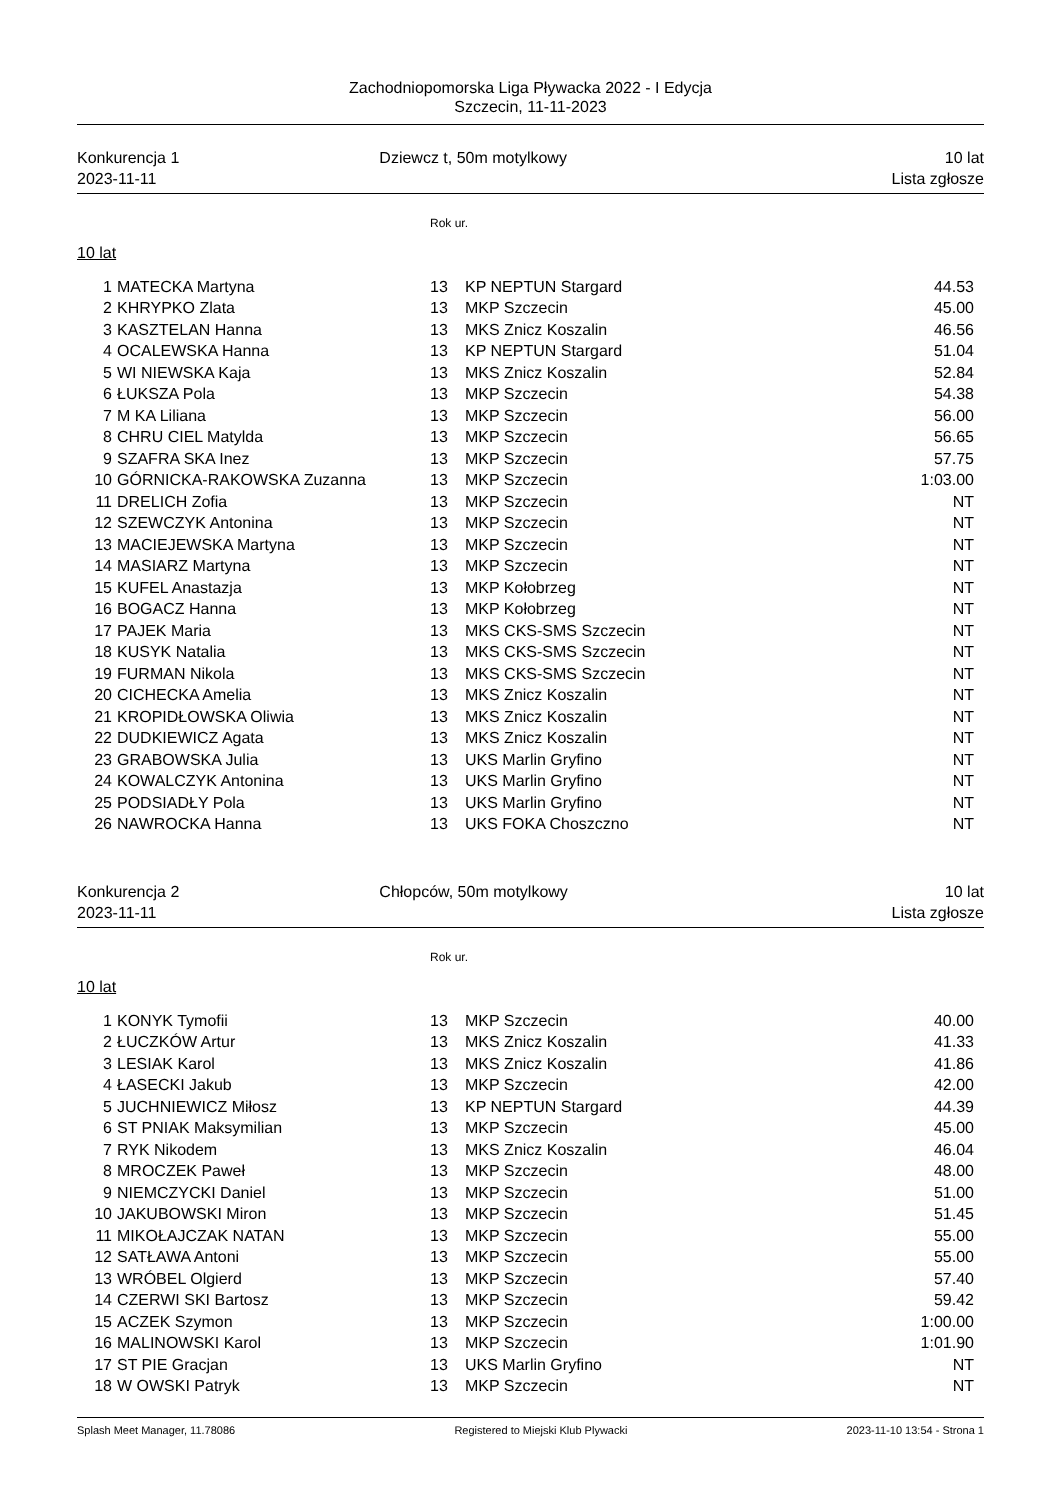Zachodniopomorska Liga Pływacka 2022 - I Edycja
Szczecin, 11-11-2023
Konkurencja 1
2023-11-11
Dziewcz t, 50m motylkowy
10 lat
Lista zgłosze
Rok ur.
10 lat
| 1 | MATECKA Martyna | 13 | KP NEPTUN Stargard | 44.53 |
| 2 | KHRYPKO Zlata | 13 | MKP Szczecin | 45.00 |
| 3 | KASZTELAN Hanna | 13 | MKS Znicz Koszalin | 46.56 |
| 4 | OCALEWSKA Hanna | 13 | KP NEPTUN Stargard | 51.04 |
| 5 | WI NIEWSKA Kaja | 13 | MKS Znicz Koszalin | 52.84 |
| 6 | ŁUKSZA Pola | 13 | MKP Szczecin | 54.38 |
| 7 | M KA Liliana | 13 | MKP Szczecin | 56.00 |
| 8 | CHRU CIEL Matylda | 13 | MKP Szczecin | 56.65 |
| 9 | SZAFRA SKA Inez | 13 | MKP Szczecin | 57.75 |
| 10 | GÓRNICKA-RAKOWSKA Zuzanna | 13 | MKP Szczecin | 1:03.00 |
| 11 | DRELICH Zofia | 13 | MKP Szczecin | NT |
| 12 | SZEWCZYK Antonina | 13 | MKP Szczecin | NT |
| 13 | MACIEJEWSKA Martyna | 13 | MKP Szczecin | NT |
| 14 | MASIARZ Martyna | 13 | MKP Szczecin | NT |
| 15 | KUFEL Anastazja | 13 | MKP Kołobrzeg | NT |
| 16 | BOGACZ Hanna | 13 | MKP Kołobrzeg | NT |
| 17 | PAJEK Maria | 13 | MKS CKS-SMS Szczecin | NT |
| 18 | KUSYK Natalia | 13 | MKS CKS-SMS Szczecin | NT |
| 19 | FURMAN Nikola | 13 | MKS CKS-SMS Szczecin | NT |
| 20 | CICHECKA Amelia | 13 | MKS Znicz Koszalin | NT |
| 21 | KROPIDŁOWSKA Oliwia | 13 | MKS Znicz Koszalin | NT |
| 22 | DUDKIEWICZ Agata | 13 | MKS Znicz Koszalin | NT |
| 23 | GRABOWSKA Julia | 13 | UKS Marlin Gryfino | NT |
| 24 | KOWALCZYK Antonina | 13 | UKS Marlin Gryfino | NT |
| 25 | PODSIADŁY Pola | 13 | UKS Marlin Gryfino | NT |
| 26 | NAWROCKA Hanna | 13 | UKS FOKA Choszczno | NT |
Konkurencja 2
2023-11-11
Chłopców, 50m motylkowy
10 lat
Lista zgłosze
Rok ur.
10 lat
| 1 | KONYK Tymofii | 13 | MKP Szczecin | 40.00 |
| 2 | ŁUCZKÓW Artur | 13 | MKS Znicz Koszalin | 41.33 |
| 3 | LESIAK Karol | 13 | MKS Znicz Koszalin | 41.86 |
| 4 | ŁASECKI Jakub | 13 | MKP Szczecin | 42.00 |
| 5 | JUCHNIEWICZ Miłosz | 13 | KP NEPTUN Stargard | 44.39 |
| 6 | ST PNIAK Maksymilian | 13 | MKP Szczecin | 45.00 |
| 7 | RYK Nikodem | 13 | MKS Znicz Koszalin | 46.04 |
| 8 | MROCZEK Paweł | 13 | MKP Szczecin | 48.00 |
| 9 | NIEMCZYCKI Daniel | 13 | MKP Szczecin | 51.00 |
| 10 | JAKUBOWSKI Miron | 13 | MKP Szczecin | 51.45 |
| 11 | MIKOŁAJCZAK NATAN | 13 | MKP Szczecin | 55.00 |
| 12 | SATŁAWA Antoni | 13 | MKP Szczecin | 55.00 |
| 13 | WRÓBEL Olgierd | 13 | MKP Szczecin | 57.40 |
| 14 | CZERWI SKI Bartosz | 13 | MKP Szczecin | 59.42 |
| 15 | ACZEK Szymon | 13 | MKP Szczecin | 1:00.00 |
| 16 | MALINOWSKI Karol | 13 | MKP Szczecin | 1:01.90 |
| 17 | ST PIE Gracjan | 13 | UKS Marlin Gryfino | NT |
| 18 | W OWSKI Patryk | 13 | MKP Szczecin | NT |
Splash Meet Manager, 11.78086 Registered to Miejski Klub Plywacki 2023-11-10 13:54 - Strona 1